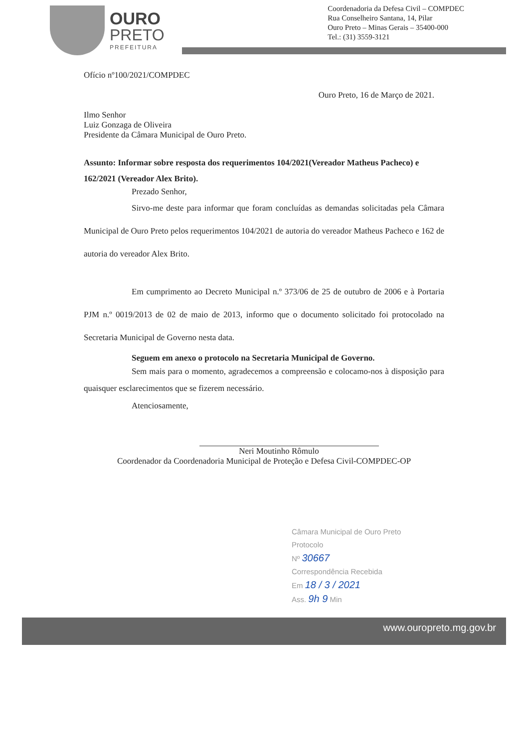OURO
PRETO
PREFEITURA
Coordenadoria da Defesa Civil – COMPDEC
Rua Conselheiro Santana, 14, Pilar
Ouro Preto – Minas Gerais – 35400-000
Tel.: (31) 3559-3121
Ofício nº100/2021/COMPDEC
Ouro Preto, 16 de Março de 2021.
Ilmo Senhor
Luiz Gonzaga de Oliveira
Presidente da Câmara Municipal de Ouro Preto.
Assunto: Informar sobre resposta dos requerimentos 104/2021(Vereador Matheus Pacheco) e 162/2021 (Vereador Alex Brito).
Prezado Senhor,
Sirvo-me deste para informar que foram concluídas as demandas solicitadas pela Câmara Municipal de Ouro Preto pelos requerimentos 104/2021 de autoria do vereador Matheus Pacheco e 162 de autoria do vereador Alex Brito.
Em cumprimento ao Decreto Municipal n.º 373/06 de 25 de outubro de 2006 e à Portaria PJM n.º 0019/2013 de 02 de maio de 2013, informo que o documento solicitado foi protocolado na Secretaria Municipal de Governo nesta data.
Seguem em anexo o protocolo na Secretaria Municipal de Governo.
Sem mais para o momento, agradecemos a compreensão e colocamo-nos à disposição para quaisquer esclarecimentos que se fizerem necessário.
Atenciosamente,
Neri Moutinho Rômulo
Coordenador da Coordenadoria Municipal de Proteção e Defesa Civil-COMPDEC-OP
Câmara Municipal de Ouro Preto
Protocolo
Nº 30667
Correspondência Recebida
Em 18 / 3 / 2021
Ass. 9h 9 Min
www.ouropreto.mg.gov.br